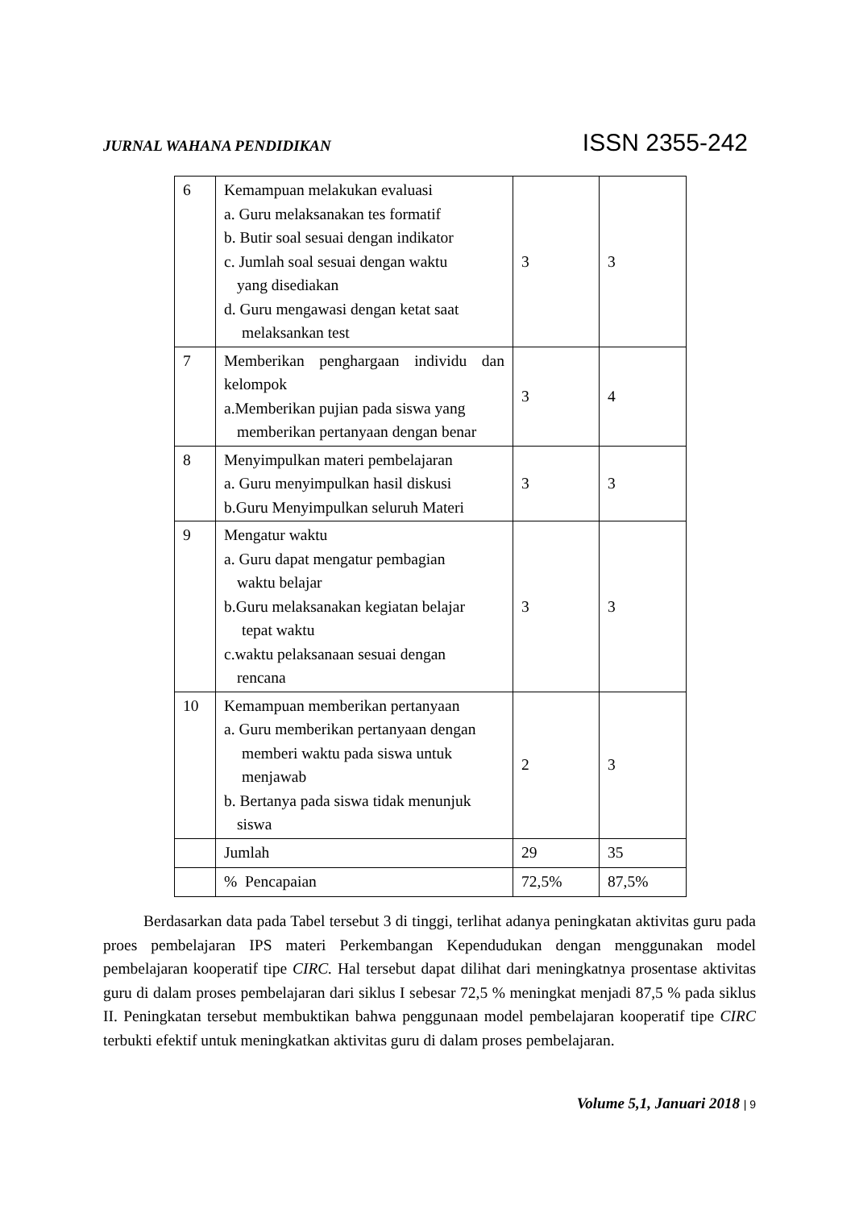JURNAL WAHANA PENDIDIKAN ISSN 2355-242
| 6 | Kemampuan melakukan evaluasi a. Guru melaksanakan tes formatif b. Butir soal sesuai dengan indikator c. Jumlah soal sesuai dengan waktu yang disediakan d. Guru mengawasi dengan ketat saat melaksankan test | 3 | 3 |
| 7 | Memberikan penghargaan individu dan kelompok a.Memberikan pujian pada siswa yang memberikan pertanyaan dengan benar | 3 | 4 |
| 8 | Menyimpulkan materi pembelajaran a. Guru menyimpulkan hasil diskusi b.Guru Menyimpulkan seluruh Materi | 3 | 3 |
| 9 | Mengatur waktu a. Guru dapat mengatur pembagian waktu belajar b.Guru melaksanakan kegiatan belajar tepat waktu c.waktu pelaksanaan sesuai dengan rencana | 3 | 3 |
| 10 | Kemampuan memberikan pertanyaan a. Guru memberikan pertanyaan dengan memberi waktu pada siswa untuk menjawab b. Bertanya pada siswa tidak menunjuk siswa | 2 | 3 |
| | Jumlah | 29 | 35 |
| | % Pencapaian | 72,5% | 87,5% |
Berdasarkan data pada Tabel tersebut 3 di tinggi, terlihat adanya peningkatan aktivitas guru pada proes pembelajaran IPS materi Perkembangan Kependudukan dengan menggunakan model pembelajaran kooperatif tipe CIRC. Hal tersebut dapat dilihat dari meningkatnya prosentase aktivitas guru di dalam proses pembelajaran dari siklus I sebesar 72,5 % meningkat menjadi 87,5 % pada siklus II. Peningkatan tersebut membuktikan bahwa penggunaan model pembelajaran kooperatif tipe CIRC terbukti efektif untuk meningkatkan aktivitas guru di dalam proses pembelajaran.
Volume 5,1, Januari 2018 | 9